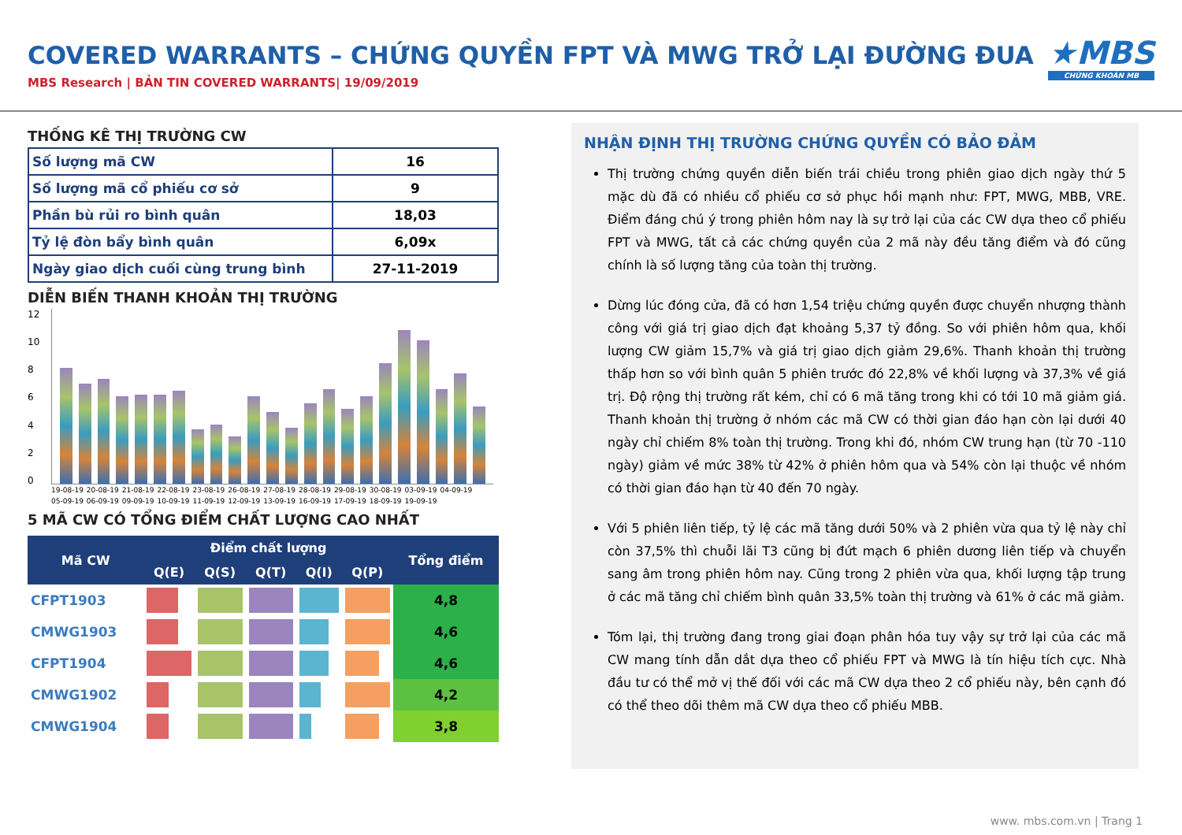COVERED WARRANTS – CHỨNG QUYỀN FPT VÀ MWG TRỞ LẠI ĐƯỜNG ĐUA
MBS Research | BẢN TIN COVERED WARRANTS| 19/09/2019
★MBS
CHỨNG KHOÁN MB
THỐNG KÊ THỊ TRƯỜNG CW
| Số lượng mã CW | 16 |
| Số lượng mã cổ phiếu cơ sở | 9 |
| Phần bù rủi ro bình quân | 18,03 |
| Tỷ lệ đòn bẩy bình quân | 6,09x |
| Ngày giao dịch cuối cùng trung bình | 27-11-2019 |
DIỄN BIẾN THANH KHOẢN THỊ TRƯỜNG
12
10
86420
19-08-19 20-08-19 21-08-19 22-08-19 23-08-19 26-08-19 27-08-19 28-08-19 29-08-19 30-08-19 03-09-19 04-09-19 05-09-19 06-09-19 09-09-19 10-09-19 11-09-19 12-09-19 13-09-19 16-09-19 17-09-19 18-09-19 19-09-19
5 MÃ CW CÓ TỔNG ĐIỂM CHẤT LƯỢNG CAO NHẤT
| Mã CW | Điểm chất lượng | | | | | Tổng điểm |
| --- | --- | --- | --- | --- | --- | --- |
| | Q(E) | Q(S) | Q(T) | Q(I) | Q(P) | |
| CFPT1903 | | | | | | 4,8 |
| CMWG1903 | | | | | | 4,6 |
| CFPT1904 | | | | | | 4,6 |
| CMWG1902 | | | | | | 4,2 |
| CMWG1904 | | | | | | 3,8 |
NHẬN ĐỊNH THỊ TRƯỜNG CHỨNG QUYỀN CÓ BẢO ĐẢM
Thị trường chứng quyền diễn biến trái chiều trong phiên giao dịch ngày thứ 5 mặc dù đã có nhiều cổ phiếu cơ sở phục hồi mạnh như: FPT, MWG, MBB, VRE. Điểm đáng chú ý trong phiên hôm nay là sự trở lại của các CW dựa theo cổ phiếu FPT và MWG, tất cả các chứng quyền của 2 mã này đều tăng điểm và đó cũng chính là số lượng tăng của toàn thị trường.
Dừng lúc đóng cửa, đã có hơn 1,54 triệu chứng quyền được chuyển nhượng thành công với giá trị giao dịch đạt khoảng 5,37 tỷ đồng. So với phiên hôm qua, khối lượng CW giảm 15,7% và giá trị giao dịch giảm 29,6%. Thanh khoản thị trường thấp hơn so với bình quân 5 phiên trước đó 22,8% về khối lượng và 37,3% về giá trị. Độ rộng thị trường rất kém, chỉ có 6 mã tăng trong khi có tới 10 mã giảm giá. Thanh khoản thị trường ở nhóm các mã CW có thời gian đáo hạn còn lại dưới 40 ngày chỉ chiếm 8% toàn thị trường. Trong khi đó, nhóm CW trung hạn (từ 70 -110 ngày) giảm về mức 38% từ 42% ở phiên hôm qua và 54% còn lại thuộc về nhóm có thời gian đáo hạn từ 40 đến 70 ngày.
Với 5 phiên liên tiếp, tỷ lệ các mã tăng dưới 50% và 2 phiên vừa qua tỷ lệ này chỉ còn 37,5% thì chuỗi lãi T3 cũng bị đứt mạch 6 phiên dương liên tiếp và chuyển sang âm trong phiên hôm nay. Cũng trong 2 phiên vừa qua, khối lượng tập trung ở các mã tăng chỉ chiếm bình quân 33,5% toàn thị trường và 61% ở các mã giảm.
Tóm lại, thị trường đang trong giai đoạn phân hóa tuy vậy sự trở lại của các mã CW mang tính dẫn dắt dựa theo cổ phiếu FPT và MWG là tín hiệu tích cực. Nhà đầu tư có thể mở vị thế đối với các mã CW dựa theo 2 cổ phiếu này, bên cạnh đó có thể theo dõi thêm mã CW dựa theo cổ phiếu MBB.
www. mbs.com.vn | Trang 1